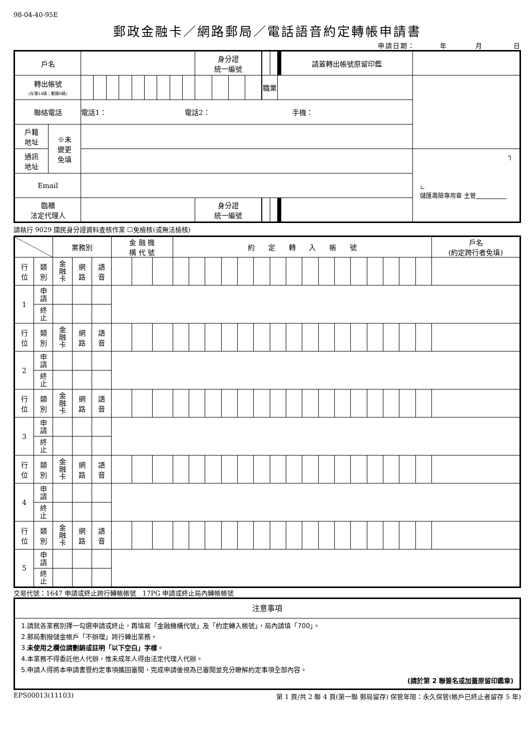98-04-40-95E
郵政金融卡／網路郵局／電話語音約定轉帳申請書
申請日期： 年 月 日
| 戶名 | | | | | | | | | | | 身分證 統一編號 | | | | | | | | | | | | | | 請蓋轉出帳號原留印鑑 | |
| 轉出帳號 (存簿14碼；劃撥8碼) | | | | | | | | | | | | | | | | 職業 | | | | | | | | | | |
| 聯絡電話 | | 電話1： 電話2： 手機： | | | | | | | | | | | | | | | | | | | | | | | | |
| 戶籍 地址 | ※未 變更 免填 | | | | | | | | | | | | | | | | | | | | | | | | | |
| 通訊 地址 | | | | | | | | | | | | | | | | | | | | | | | | | | ┐ ∟ 儲匯壽險專用章 主管 |
| Email | | | | | | | | | | | | | | | | | | | | | | | | | | |
| 臨櫃 法定代理人 | | | | | | | | | | | 身分證 統一編號 | | | | | | | | | | | | | | | |
請執行 9029 國民身分證資料查核作業 ☐免檢核(或無法檢核)
| | | 業務別 | | | 金 融 機 構 代 號 | | | 約 定 轉 入 帳 號 | | | | | | | | | | | | | | | | 戶名 (約定跨行者免填) |
| 行 位 | 類 別 | 金 融 卡 | 網 路 | 語 音 | | | | | | | | | | | | | | | | | | | | |
| 1 | 申 請 | | | | | | | | | | | | | | | | | | | | | | | |
| | 終 止 | | | | | | | | | | | | | | | | | | | | | | | |
| 行 位 | 類 別 | 金 融 卡 | 網 路 | 語 音 | | | | | | | | | | | | | | | | | | | | |
| 2 | 申 請 | | | | | | | | | | | | | | | | | | | | | | | |
| | 終 止 | | | | | | | | | | | | | | | | | | | | | | | |
| 行 位 | 類 別 | 金 融 卡 | 網 路 | 語 音 | | | | | | | | | | | | | | | | | | | | |
| 3 | 申 請 | | | | | | | | | | | | | | | | | | | | | | | |
| | 終 止 | | | | | | | | | | | | | | | | | | | | | | | |
| 行 位 | 類 別 | 金 融 卡 | 網 路 | 語 音 | | | | | | | | | | | | | | | | | | | | |
| 4 | 申 請 | | | | | | | | | | | | | | | | | | | | | | | |
| | 終 止 | | | | | | | | | | | | | | | | | | | | | | | |
| 行 位 | 類 別 | 金 融 卡 | 網 路 | 語 音 | | | | | | | | | | | | | | | | | | | | |
| 5 | 申 請 | | | | | | | | | | | | | | | | | | | | | | | |
| | 終 止 | | | | | | | | | | | | | | | | | | | | | | | |
交易代號：1647 申請或終止跨行轉帳帳號 17PG 申請或終止局內轉帳帳號
| 注意事項 |
| 1.請就各業務別擇一勾選申請或終止，再填寫「金融機構代號」及「約定轉入帳號」，局內請填「700」。 2.郵局劃撥儲金帳戶「不辦理」跨行轉出業務。 3. 未使用之欄位請劃銷或註明「以下空白」字樣 。 4.本業務不得委託他人代辦，惟未成年人得由法定代理人代辦。 5.申請人得將本申請書暨約定事項攜回審閱，完成申請後視為已審閱並充分瞭解約定事項全部內容。 (請於第 2 聯簽名或加蓋原留印鑑章) |
EPS00013(11103) 第 1 頁/共 2 聯 4 頁(第一聯 郵局留存) 保管年限：永久保管(帳戶已終止者留存 5 年)